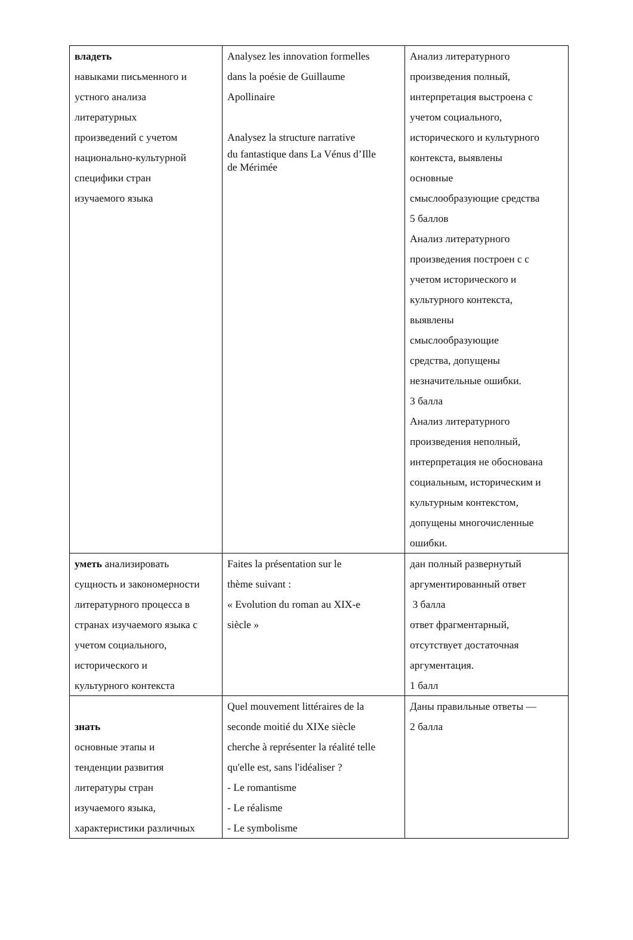| владеть навыками письменного и устного анализа литературных произведений с учетом национально-культурной специфики стран изучаемого языка | Analysez les innovation formelles dans la poésie de Guillaume Apollinaire Analysez la structure narrative du fantastique dans La Vénus d’Ille de Mérimée | Анализ литературного произведения полный, интерпретация выстроена с учетом социального, исторического и культурного контекста, выявлены основные смыслообразующие средства 5 баллов Анализ литературного произведения построен с с учетом исторического и культурного контекста, выявлены смыслообразующие средства, допущены незначительные ошибки. 3 балла Анализ литературного произведения неполный, интерпретация не обоснована социальным, историческим и культурным контекстом, допущены многочисленные ошибки. |
| уметь анализировать сущность и закономерности литературного процесса в странах изучаемого языка с учетом социального, исторического и культурного контекста | Faites la présentation sur le thème suivant : « Evolution du roman au XIX-e siècle » | дан полный развернутый аргументированный ответ 3 балла ответ фрагментарный, отсутствует достаточная аргументация. 1 балл |
| знать основные этапы и тенденции развития литературы стран изучаемого языка, характеристики различных | Quel mouvement littéraires de la seconde moitié du XIXe siècle cherche à représenter la réalité telle qu'elle est, sans l'idéaliser ? - Le romantisme - Le réalisme - Le symbolisme | Даны правильные ответы — 2 балла |